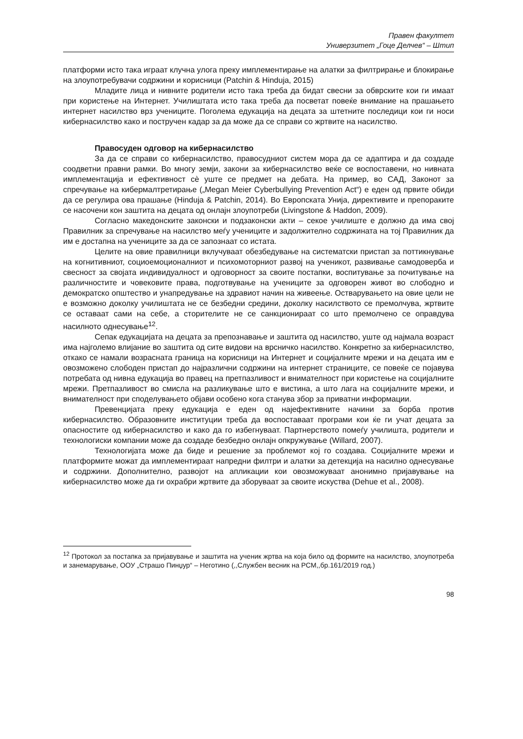Правен факултет
Универзитет „Гоце Делчев“ – Штип
платформи исто така играат клучна улога преку имплементирање на алатки за филтрирање и блокирање на злоупотребувачи содржини и корисници (Patchin & Hinduja, 2015)
Младите лица и нивните родители исто така треба да бидат свесни за обврските кои ги имаат при користење на Интернет. Училиштата исто така треба да посветат повеќе внимание на прашањето интернет насилство врз учениците. Поголема едукација на децата за штетните последици кои ги носи кибернасилство како и постручен кадар за да може да се справи со жртвите на насилство.
Правосуден одговор на кибернасилство
За да се справи со кибернасилство, правосудниот систем мора да се адаптира и да создаде соодветни правни рамки. Во многу земји, закони за кибернасилство веќе се воспоставени, но нивната имплементација и ефективност сè уште се предмет на дебата. На пример, во САД, Законот за спречување на кибермалтретирање („Megan Meier Cyberbullying Prevention Act“) е еден од првите обиди да се регулира ова прашање (Hinduja & Patchin, 2014). Во Европската Унија, директивите и препораките се насочени кон заштита на децата од онлајн злоупотреби (Livingstone & Haddon, 2009).
Согласно македонските законски и подзаконски акти – секое училиште е должно да има свој Правилник за спречување на насилство меѓу учениците и задолжително содржината на тој Правилник да им е достапна на учениците за да се запознаат со истата.
Целите на овие правилници вклучуваат обезбедување на систематски пристап за поттикнување на когнитивниот, социоемоционалниот и психомоторниот развој на ученикот, развивање самодоверба и свесност за својата индивидуалност и одговорност за своите постапки, воспитување за почитување на различностите и човековите права, подготвување на учениците за одговорен живот во слободно и демократско општество и унапредување на здравиот начин на живеење. Остварувањето на овие цели не е возможно доколку училиштата не се безбедни средини, доколку насилството се премолчува, жртвите се оставаат сами на себе, а сторителите не се санкционираат со што премолчено се оправдува насилното однесување<sup>12</sup>.
Сепак едукацијата на децата за препознавање и заштита од насилство, уште од најмала возраст има најголемо влијание во заштита од сите видови на врсничко насилство. Конкретно за кибернасилство, откако се намали возрасната граница на корисници на Интернет и социјалните мрежи и на децата им е овозможено слободен пристап до најразлични содржини на интернет страниците, се повеќе се појавува потребата од нивна едукација во правец на претпазливост и внимателност при користење на социјалните мрежи. Претпазливост во смисла на разликување што е вистина, а што лага на социјалните мрежи, и внимателност при споделувањето објави особено кога станува збор за приватни информации.
Превенцијата преку едукација е еден од најефективните начини за борба против кибернасилство. Образовните институции треба да воспоставаат програми кои ќе ги учат децата за опасностите од кибернасилство и како да го избегнуваат. Партнерството помеѓу училишта, родители и технологиски компании може да создаде безбедно онлајн опкружување (Willard, 2007).
Технологијата може да биде и решение за проблемот кој го создава. Социјалните мрежи и платформите можат да имплементираат напредни филтри и алатки за детекција на насилно однесување и содржини. Дополнително, развојот на апликации кои овозможуваат анонимно пријавување на кибернасилство може да ги охрабри жртвите да зборуваат за своите искуства (Dehue et al., 2008).
<sup>12</sup> Протокол за постапка за пријавување и заштита на ученик жртва на која било од формите на насилство, злоупотреба и занемарување, ООУ „Страшо Пинџур“ – Неготино (,,Службен весник на РСМ,,бр.161/2019 год.)
98